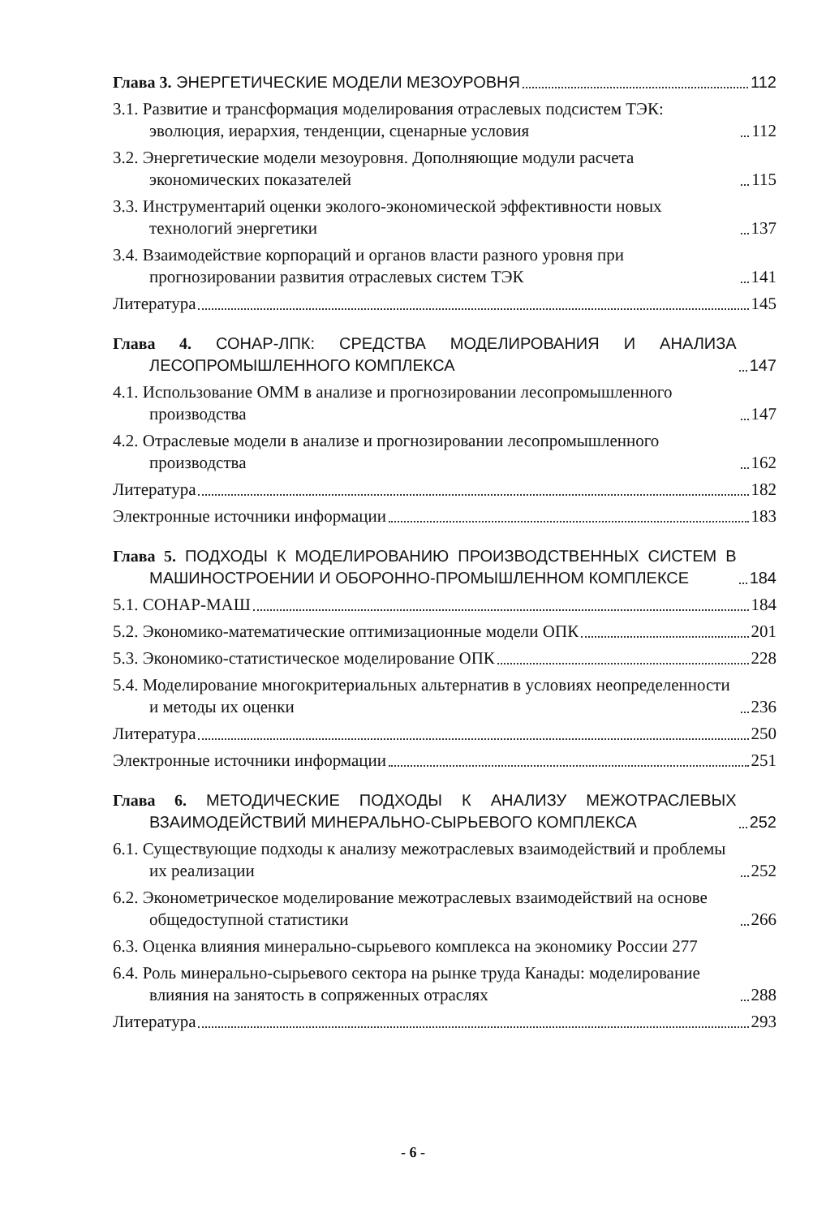Глава 3. ЭНЕРГЕТИЧЕСКИЕ МОДЕЛИ МЕЗОУРОВНЯ 112
3.1. Развитие и трансформация моделирования отраслевых подсистем ТЭК: эволюция, иерархия, тенденции, сценарные условия 112
3.2. Энергетические модели мезоуровня. Дополняющие модули расчета экономических показателей 115
3.3. Инструментарий оценки эколого-экономической эффективности новых технологий энергетики 137
3.4. Взаимодействие корпораций и органов власти разного уровня при прогнозировании развития отраслевых систем ТЭК 141
Литература 145
Глава 4. СОНАР-ЛПК: СРЕДСТВА МОДЕЛИРОВАНИЯ И АНАЛИЗА ЛЕСОПРОМЫШЛЕННОГО КОМПЛЕКСА 147
4.1. Использование ОММ в анализе и прогнозировании лесопромышленного производства 147
4.2. Отраслевые модели в анализе и прогнозировании лесопромышленного производства 162
Литература 182
Электронные источники информации 183
Глава 5. ПОДХОДЫ К МОДЕЛИРОВАНИЮ ПРОИЗВОДСТВЕННЫХ СИСТЕМ В МАШИНОСТРОЕНИИ И ОБОРОННО-ПРОМЫШЛЕННОМ КОМПЛЕКСЕ 184
5.1. СОНАР-МАШ 184
5.2. Экономико-математические оптимизационные модели ОПК 201
5.3. Экономико-статистическое моделирование ОПК 228
5.4. Моделирование многокритериальных альтернатив в условиях неопределенности и методы их оценки 236
Литература 250
Электронные источники информации 251
Глава 6. МЕТОДИЧЕСКИЕ ПОДХОДЫ К АНАЛИЗУ МЕЖОТРАСЛЕВЫХ ВЗАИМОДЕЙСТВИЙ МИНЕРАЛЬНО-СЫРЬЕВОГО КОМПЛЕКСА 252
6.1. Существующие подходы к анализу межотраслевых взаимодействий и проблемы их реализации 252
6.2. Эконометрическое моделирование межотраслевых взаимодействий на основе общедоступной статистики 266
6.3. Оценка влияния минерально-сырьевого комплекса на экономику России 277
6.4. Роль минерально-сырьевого сектора на рынке труда Канады: моделирование влияния на занятость в сопряженных отраслях 288
Литература 293
- 6 -